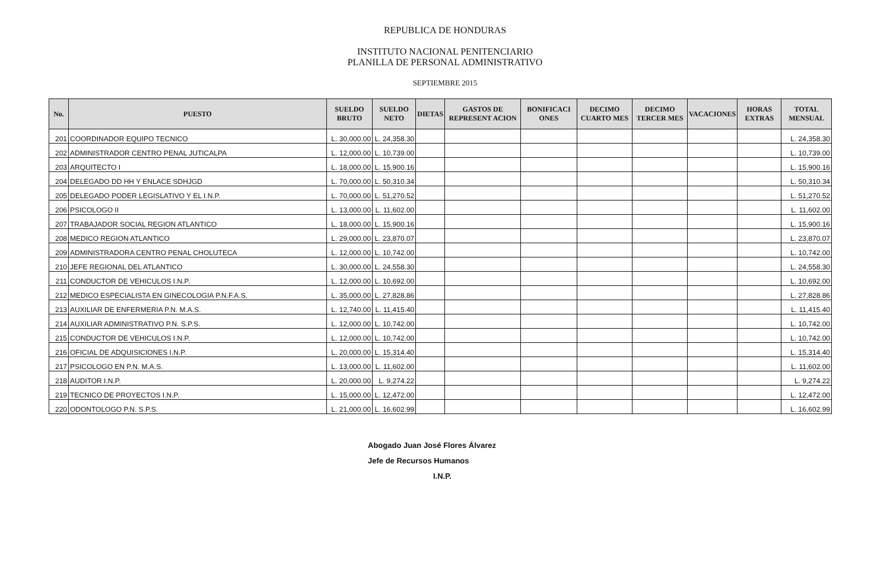REPUBLICA DE HONDURAS
INSTITUTO NACIONAL PENITENCIARIO
PLANILLA DE PERSONAL ADMINISTRATIVO
SEPTIEMBRE 2015
| No. | PUESTO | SUELDO BRUTO | SUELDO NETO | DIETAS | GASTOS DE REPRESENT ACION | BONIFICACI ONES | DECIMO CUARTO MES | DECIMO TERCER MES | VACACIONES | HORAS EXTRAS | TOTAL MENSUAL |
| --- | --- | --- | --- | --- | --- | --- | --- | --- | --- | --- | --- |
| 201 | COORDINADOR EQUIPO TECNICO | L. 30,000.00 | L. 24,358.30 | | | | | | | | L. 24,358.30 |
| 202 | ADMINISTRADOR CENTRO PENAL JUTICALPA | L. 12,000.00 | L. 10,739.00 | | | | | | | | L. 10,739.00 |
| 203 | ARQUITECTO I | L. 18,000.00 | L. 15,900.16 | | | | | | | | L. 15,900.16 |
| 204 | DELEGADO DD HH Y ENLACE SDHJGD | L. 70,000.00 | L. 50,310.34 | | | | | | | | L. 50,310.34 |
| 205 | DELEGADO PODER LEGISLATIVO Y EL I.N.P. | L. 70,000.00 | L. 51,270.52 | | | | | | | | L. 51,270.52 |
| 206 | PSICOLOGO II | L. 13,000.00 | L. 11,602.00 | | | | | | | | L. 11,602.00 |
| 207 | TRABAJADOR SOCIAL REGION ATLANTICO | L. 18,000.00 | L. 15,900.16 | | | | | | | | L. 15,900.16 |
| 208 | MEDICO REGION ATLANTICO | L. 29,000.00 | L. 23,870.07 | | | | | | | | L. 23,870.07 |
| 209 | ADMINISTRADORA CENTRO PENAL CHOLUTECA | L. 12,000.00 | L. 10,742.00 | | | | | | | | L. 10,742.00 |
| 210 | JEFE REGIONAL DEL ATLANTICO | L. 30,000.00 | L. 24,558.30 | | | | | | | | L. 24,558.30 |
| 211 | CONDUCTOR DE VEHICULOS I.N.P. | L. 12,000.00 | L. 10,692.00 | | | | | | | | L. 10,692.00 |
| 212 | MEDICO ESPECIALISTA EN GINECOLOGIA P.N.F.A.S. | L. 35,000.00 | L. 27,828.86 | | | | | | | | L. 27,828.86 |
| 213 | AUXILIAR DE ENFERMERIA P.N. M.A.S. | L. 12,740.00 | L. 11,415.40 | | | | | | | | L. 11,415.40 |
| 214 | AUXILIAR ADMINISTRATIVO P.N. S.P.S. | L. 12,000.00 | L. 10,742.00 | | | | | | | | L. 10,742.00 |
| 215 | CONDUCTOR DE VEHICULOS I.N.P. | L. 12,000.00 | L. 10,742.00 | | | | | | | | L. 10,742.00 |
| 216 | OFICIAL DE ADQUISICIONES I.N.P. | L. 20,000.00 | L. 15,314.40 | | | | | | | | L. 15,314.40 |
| 217 | PSICOLOGO EN P.N. M.A.S. | L. 13,000.00 | L. 11,602.00 | | | | | | | | L. 11,602.00 |
| 218 | AUDITOR I.N.P. | L. 20,000.00 | L. 9,274.22 | | | | | | | | L. 9,274.22 |
| 219 | TECNICO DE PROYECTOS I.N.P. | L. 15,000.00 | L. 12,472.00 | | | | | | | | L. 12,472.00 |
| 220 | ODONTOLOGO P.N. S.P.S. | L. 21,000.00 | L. 16,602.99 | | | | | | | | L. 16,602.99 |
Abogado Juan José Flores Álvarez
Jefe de Recursos Humanos
I.N.P.